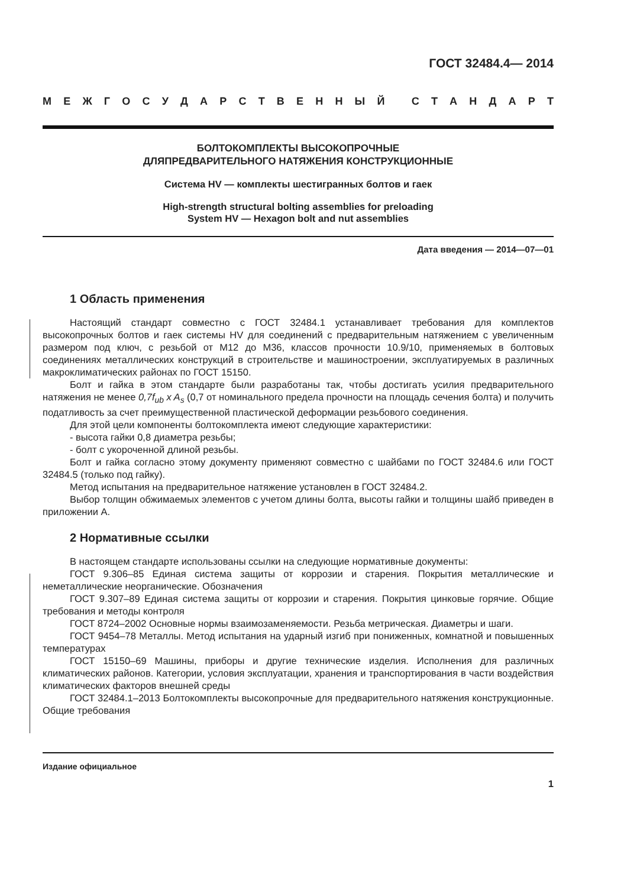ГОСТ 32484.4— 2014
МЕЖГОСУДАРСТВЕННЫЙ СТАНДАРТ
БОЛТОКОМПЛЕКТЫ ВЫСОКОПРОЧНЫЕ
ДЛЯПРЕДВАРИТЕЛЬНОГО НАТЯЖЕНИЯ КОНСТРУКЦИОННЫЕ
Система HV — комплекты шестигранных болтов и гаек
High-strength structural bolting assemblies for preloading
System HV — Hexagon bolt and nut assemblies
Дата введения — 2014—07—01
1 Область применения
Настоящий стандарт совместно с ГОСТ 32484.1 устанавливает требования для комплектов высокопрочных болтов и гаек системы HV для соединений с предварительным натяжением с увеличенным размером под ключ, с резьбой от М12 до М36, классов прочности 10.9/10, применяемых в болтовых соединениях металлических конструкций в строительстве и машиностроении, эксплуатируемых в различных макроклиматических районах по ГОСТ 15150.
Болт и гайка в этом стандарте были разработаны так, чтобы достигать усилия предварительного натяжения не менее 0,7f<sub>ub</sub> x A<sub>s</sub> (0,7 от номинального предела прочности на площадь сечения болта) и получить податливость за счет преимущественной пластической деформации резьбового соединения.
Для этой цели компоненты болтокомплекта имеют следующие характеристики:
- высота гайки 0,8 диаметра резьбы;
- болт с укороченной длиной резьбы.
Болт и гайка согласно этому документу применяют совместно с шайбами по ГОСТ 32484.6 или ГОСТ 32484.5 (только под гайку).
Метод испытания на предварительное натяжение установлен в ГОСТ 32484.2.
Выбор толщин обжимаемых элементов с учетом длины болта, высоты гайки и толщины шайб приведен в приложении А.
2 Нормативные ссылки
В настоящем стандарте использованы ссылки на следующие нормативные документы:
ГОСТ 9.306–85 Единая система защиты от коррозии и старения. Покрытия металлические и неметаллические неорганические. Обозначения
ГОСТ 9.307–89 Единая система защиты от коррозии и старения. Покрытия цинковые горячие. Общие требования и методы контроля
ГОСТ 8724–2002 Основные нормы взаимозаменяемости. Резьба метрическая. Диаметры и шаги.
ГОСТ 9454–78 Металлы. Метод испытания на ударный изгиб при пониженных, комнатной и повышенных температурах
ГОСТ 15150–69 Машины, приборы и другие технические изделия. Исполнения для различных климатических районов. Категории, условия эксплуатации, хранения и транспортирования в части воздействия климатических факторов внешней среды
ГОСТ 32484.1–2013 Болтокомплекты высокопрочные для предварительного натяжения конструкционные. Общие требования
Издание официальное
1